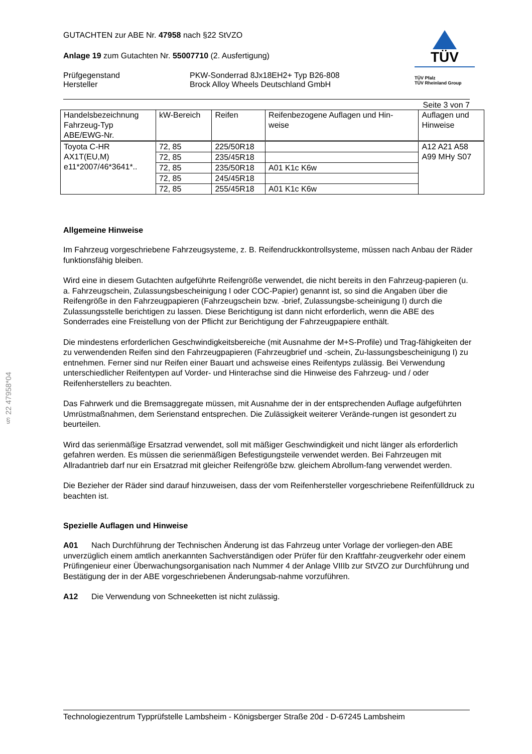§ 22 47958*04
GUTACHTEN zur ABE Nr. 47958 nach §22 StVZO
Anlage 19 zum Gutachten Nr. 55007710 (2. Ausfertigung)
Prüfgegenstand
Hersteller
PKW-Sonderrad 8Jx18EH2+ Typ B26-808
Brock Alloy Wheels Deutschland GmbH
TÜV
TÜV Pfalz
TÜV Rheinland Group
Seite 3 von 7
| Handelsbezeichnung Fahrzeug-Typ ABE/EWG-Nr. | kW-Bereich | Reifen | Reifenbezogene Auflagen und Hin- weise | Auflagen und Hinweise |
| --- | --- | --- | --- | --- |
| Toyota C-HR AX1T(EU,M) e11*2007/46*3641*.. | 72, 85 | 225/50R18 | | A12 A21 A58 A99 MHy S07 |
| | 72, 85 | 235/45R18 | | |
| | 72, 85 | 235/50R18 | A01 K1c K6w | |
| | 72, 85 | 245/45R18 | | |
| | 72, 85 | 255/45R18 | A01 K1c K6w | |
Allgemeine Hinweise
Im Fahrzeug vorgeschriebene Fahrzeugsysteme, z. B. Reifendruckkontrollsysteme, müssen nach Anbau der Räder funktionsfähig bleiben.
Wird eine in diesem Gutachten aufgeführte Reifengröße verwendet, die nicht bereits in den Fahrzeug-papieren (u. a. Fahrzeugschein, Zulassungsbescheinigung I oder COC-Papier) genannt ist, so sind die Angaben über die Reifengröße in den Fahrzeugpapieren (Fahrzeugschein bzw. -brief, Zulassungsbe-scheinigung I) durch die Zulassungsstelle berichtigen zu lassen. Diese Berichtigung ist dann nicht erforderlich, wenn die ABE des Sonderrades eine Freistellung von der Pflicht zur Berichtigung der Fahrzeugpapiere enthält.
Die mindestens erforderlichen Geschwindigkeitsbereiche (mit Ausnahme der M+S-Profile) und Trag-fähigkeiten der zu verwendenden Reifen sind den Fahrzeugpapieren (Fahrzeugbrief und -schein, Zu-lassungsbescheinigung I) zu entnehmen. Ferner sind nur Reifen einer Bauart und achsweise eines Reifentyps zulässig. Bei Verwendung unterschiedlicher Reifentypen auf Vorder- und Hinterachse sind die Hinweise des Fahrzeug- und / oder Reifenherstellers zu beachten.
Das Fahrwerk und die Bremsaggregate müssen, mit Ausnahme der in der entsprechenden Auflage aufgeführten Umrüstmaßnahmen, dem Serienstand entsprechen. Die Zulässigkeit weiterer Verände-rungen ist gesondert zu beurteilen.
Wird das serienmäßige Ersatzrad verwendet, soll mit mäßiger Geschwindigkeit und nicht länger als erforderlich gefahren werden. Es müssen die serienmäßigen Befestigungsteile verwendet werden. Bei Fahrzeugen mit Allradantrieb darf nur ein Ersatzrad mit gleicher Reifengröße bzw. gleichem Abrollum-fang verwendet werden.
Die Bezieher der Räder sind darauf hinzuweisen, dass der vom Reifenhersteller vorgeschriebene Reifenfülldruck zu beachten ist.
Spezielle Auflagen und Hinweise
A01 Nach Durchführung der Technischen Änderung ist das Fahrzeug unter Vorlage der vorliegen-den ABE unverzüglich einem amtlich anerkannten Sachverständigen oder Prüfer für den Kraftfahr-zeugverkehr oder einem Prüfingenieur einer Überwachungsorganisation nach Nummer 4 der Anlage VIIIb zur StVZO zur Durchführung und Bestätigung der in der ABE vorgeschriebenen Änderungsab-nahme vorzuführen.
A12 Die Verwendung von Schneeketten ist nicht zulässig.
Technologiezentrum Typprüfstelle Lambsheim - Königsberger Straße 20d - D-67245 Lambsheim